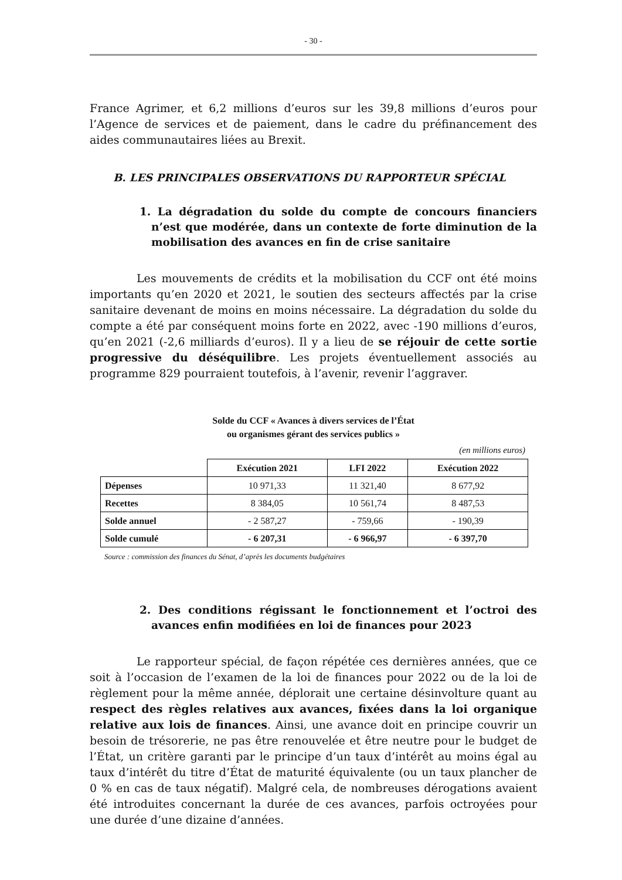- 30 -
France Agrimer, et 6,2 millions d’euros sur les 39,8 millions d’euros pour l’Agence de services et de paiement, dans le cadre du préfinancement des aides communautaires liées au Brexit.
B. LES PRINCIPALES OBSERVATIONS DU RAPPORTEUR SPÉCIAL
1. La dégradation du solde du compte de concours financiers n’est que modérée, dans un contexte de forte diminution de la mobilisation des avances en fin de crise sanitaire
Les mouvements de crédits et la mobilisation du CCF ont été moins importants qu’en 2020 et 2021, le soutien des secteurs affectés par la crise sanitaire devenant de moins en moins nécessaire. La dégradation du solde du compte a été par conséquent moins forte en 2022, avec -190 millions d’euros, qu’en 2021 (-2,6 milliards d’euros). Il y a lieu de se réjouir de cette sortie progressive du déséquilibre. Les projets éventuellement associés au programme 829 pourraient toutefois, à l’avenir, revenir l’aggraver.
Solde du CCF « Avances à divers services de l’État
ou organismes gérant des services publics »
(en millions euros)
| | Exécution 2021 | LFI 2022 | Exécution 2022 |
| --- | --- | --- | --- |
| Dépenses | 10 971,33 | 11 321,40 | 8 677,92 |
| Recettes | 8 384,05 | 10 561,74 | 8 487,53 |
| Solde annuel | - 2 587,27 | - 759,66 | - 190,39 |
| Solde cumulé | - 6 207,31 | - 6 966,97 | - 6 397,70 |
Source : commission des finances du Sénat, d’après les documents budgétaires
2. Des conditions régissant le fonctionnement et l’octroi des avances enfin modifiées en loi de finances pour 2023
Le rapporteur spécial, de façon répétée ces dernières années, que ce soit à l’occasion de l’examen de la loi de finances pour 2022 ou de la loi de règlement pour la même année, déplorait une certaine désinvolture quant au respect des règles relatives aux avances, fixées dans la loi organique relative aux lois de finances. Ainsi, une avance doit en principe couvrir un besoin de trésorerie, ne pas être renouvelée et être neutre pour le budget de l’État, un critère garanti par le principe d’un taux d’intérêt au moins égal au taux d’intérêt du titre d’État de maturité équivalente (ou un taux plancher de 0 % en cas de taux négatif). Malgré cela, de nombreuses dérogations avaient été introduites concernant la durée de ces avances, parfois octroyées pour une durée d’une dizaine d’années.